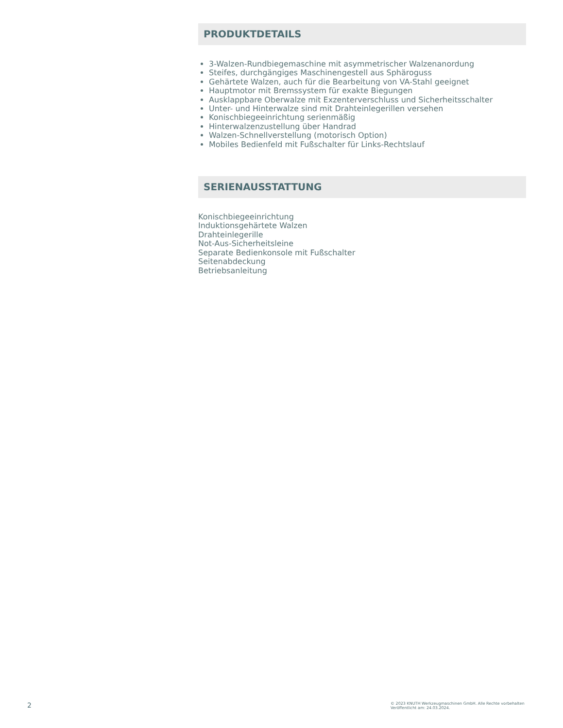PRODUKTDETAILS
3-Walzen-Rundbiegemaschine mit asymmetrischer Walzenanordung
Steifes, durchgängiges Maschinengestell aus Sphäroguss
Gehärtete Walzen, auch für die Bearbeitung von VA-Stahl geeignet
Hauptmotor mit Bremssystem für exakte Biegungen
Ausklappbare Oberwalze mit Exzenterverschluss und Sicherheitsschalter
Unter- und Hinterwalze sind mit Drahteinlegerillen versehen
Konischbiegeeinrichtung serienmäßig
Hinterwalzenzustellung über Handrad
Walzen-Schnellverstellung (motorisch Option)
Mobiles Bedienfeld mit Fußschalter für Links-Rechtslauf
SERIENAUSSTATTUNG
Konischbiegeeinrichtung
Induktionsgehärtete Walzen
Drahteinlegerille
Not-Aus-Sicherheitsleine
Separate Bedienkonsole mit Fußschalter
Seitenabdeckung
Betriebsanleitung
2
© 2023 KNUTH Werkzeugmaschinen GmbH. Alle Rechte vorbehalten
Veröffentlicht am: 24.03.2024.